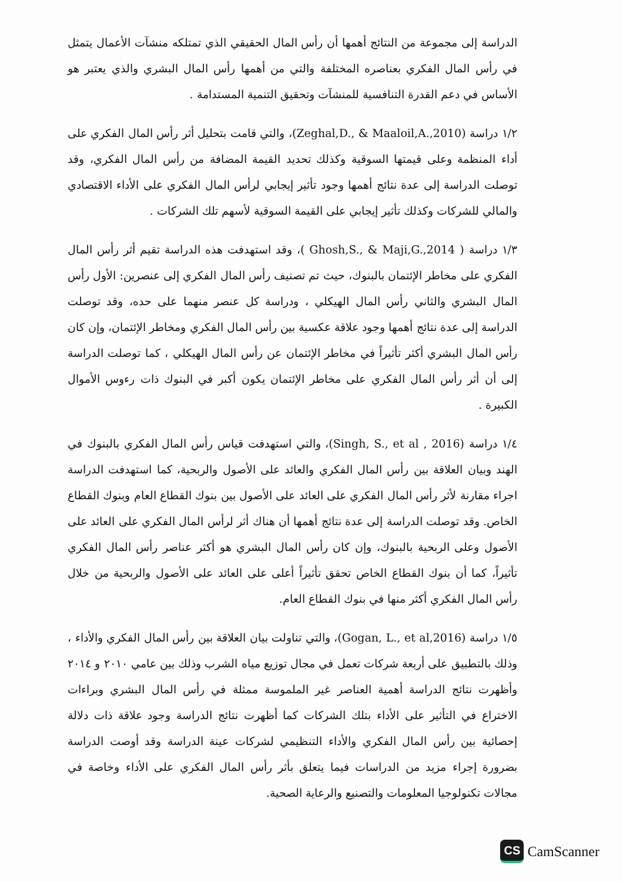الدراسة إلى مجموعة من النتائج أهمها أن رأس المال الحقيقي الذي تمتلكه منشآت الأعمال يتمثل في رأس المال الفكري بعناصره المختلفة والتي من أهمها رأس المال البشري والذي يعتبر هو الأساس في دعم القدرة التنافسية للمنشآت وتحقيق التنمية المستدامة .
١/٢ دراسة (Zeghal,D., & Maaloil,A.,2010)، والتي قامت بتحليل أثر رأس المال الفكري على أداء المنظمة وعلى قيمتها السوقية وكذلك تحديد القيمة المضافة من رأس المال الفكري، وقد توصلت الدراسة إلى عدة نتائج أهمها وجود تأثير إيجابي لرأس المال الفكري على الأداء الاقتصادي والمالي للشركات وكذلك تأثير إيجابي على القيمة السوقية لأسهم تلك الشركات .
١/٣ دراسة ( Ghosh,S., & Maji,G.,2014 )، وقد استهدفت هذه الدراسة تقيم أثر رأس المال الفكري على مخاطر الإئتمان بالبنوك، حيث تم تصنيف رأس المال الفكري إلى عنصرين: الأول رأس المال البشري والثاني رأس المال الهيكلي ، ودراسة كل عنصر منهما على حده، وقد توصلت الدراسة إلى عدة نتائج أهمها وجود علاقة عكسية بين رأس المال الفكري ومخاطر الإئتمان، وإن كان رأس المال البشري أكثر تأثيراً في مخاطر الإئتمان عن رأس المال الهيكلي ، كما توصلت الدراسة إلى أن أثر رأس المال الفكري على مخاطر الإئتمان يكون أكبر في البنوك ذات رءوس الأموال الكبيرة .
١/٤ دراسة (Singh, S., et al , 2016)، والتي استهدفت قياس رأس المال الفكري بالبنوك في الهند وبيان العلاقة بين رأس المال الفكري والعائد على الأصول والربحية، كما استهدفت الدراسة اجراء مقارنة لأثر رأس المال الفكري على العائد على الأصول بين بنوك القطاع العام وبنوك القطاع الخاص. وقد توصلت الدراسة إلى عدة نتائج أهمها أن هناك أثر لرأس المال الفكري على العائد على الأصول وعلى الربحية بالبنوك، وإن كان رأس المال البشري هو أكثر عناصر رأس المال الفكري تأثيراً، كما أن بنوك القطاع الخاص تحقق تأثيراً أعلى على العائد على الأصول والربحية من خلال رأس المال الفكري أكثر منها في بنوك القطاع العام.
١/٥ دراسة (Gogan, L., et al,2016)، والتي تناولت بيان العلاقة بين رأس المال الفكري والأداء ، وذلك بالتطبيق على أربعة شركات تعمل في مجال توزيع مياه الشرب وذلك بين عامي ٢٠١٠ و ٢٠١٤ وأظهرت نتائج الدراسة أهمية العناصر غير الملموسة ممثلة في رأس المال البشري وبراءات الاختراع في التأثير على الأداء بتلك الشركات كما أظهرت نتائج الدراسة وجود علاقة ذات دلالة إحصائية بين رأس المال الفكري والأداء التنظيمي لشركات عينة الدراسة وقد أوصت الدراسة بضرورة إجراء مزيد من الدراسات فيما يتعلق بأثر رأس المال الفكري على الأداء وخاصة في مجالات تكنولوجيا المعلومات والتصنيع والرعاية الصحية.
CS
CamScanner